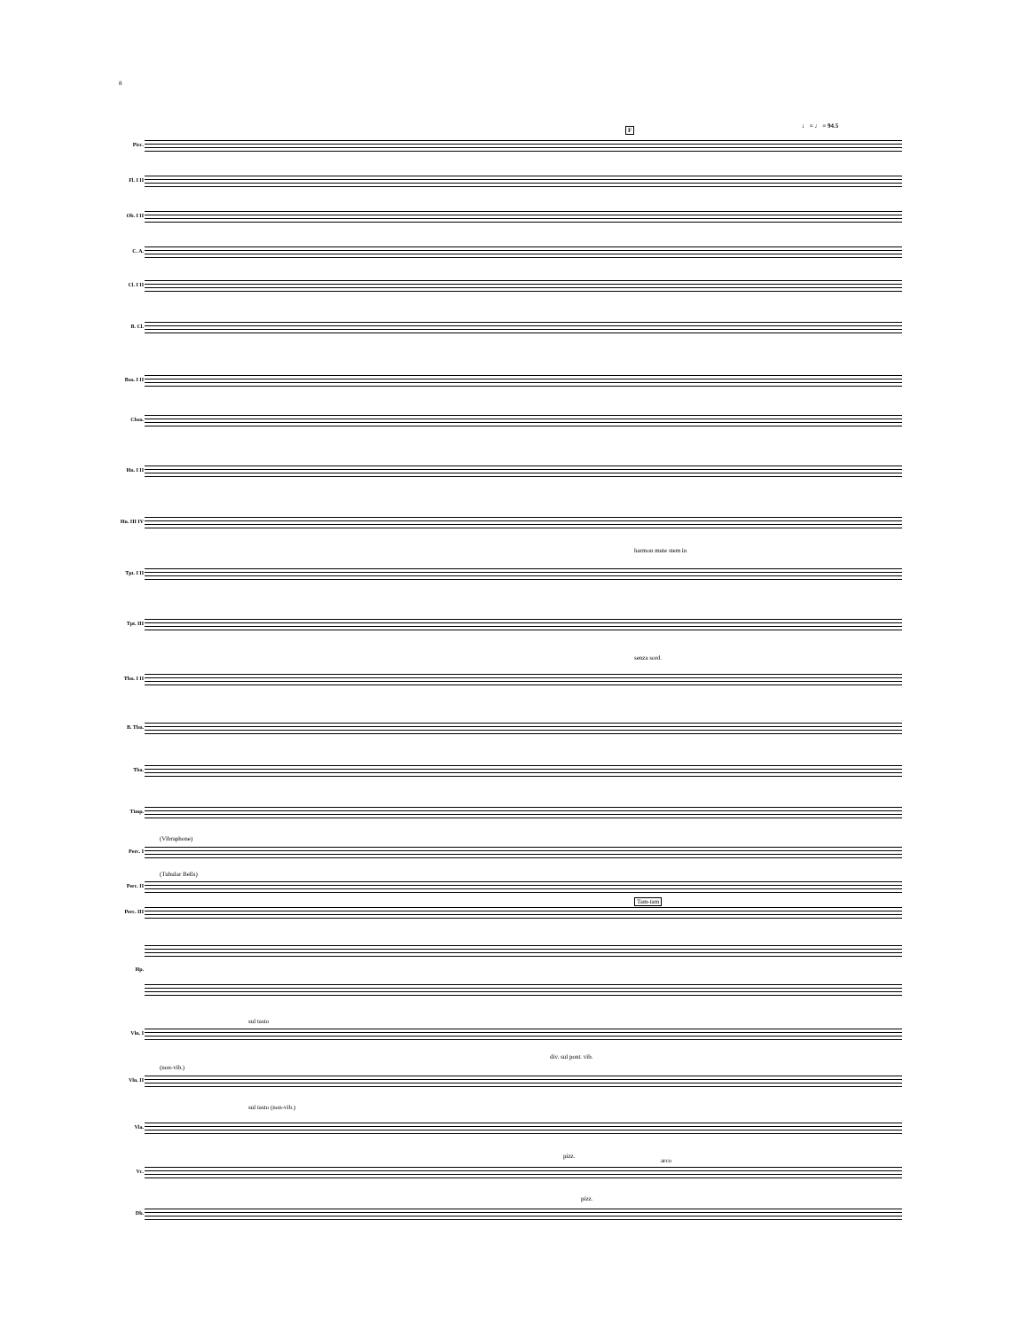8
F ♩ = ♩ = 94.5
Picc.
Fl. I II
Ob. I II
C. A.
Cl. I II
B. Cl.
Bsn. I II
Cbsn.
Hn. I II
Hn. III IV
harmon mute stem in
Tpt. I II
Tpt. III
senza sord.
Tbn. I II
B. Tbn.
Tba.
Timp.
(Vibraphone)
Perc. I
(Tubular Bells)
Perc. II
Tam-tam
Perc. III
Hp.
sul tasto
Vln. I
(non-vib.)
div. sul pont. vib.
Vln. II
sul tasto (non-vib.)
Vla.
pizz.
arco
Vc.
pizz.
Db.